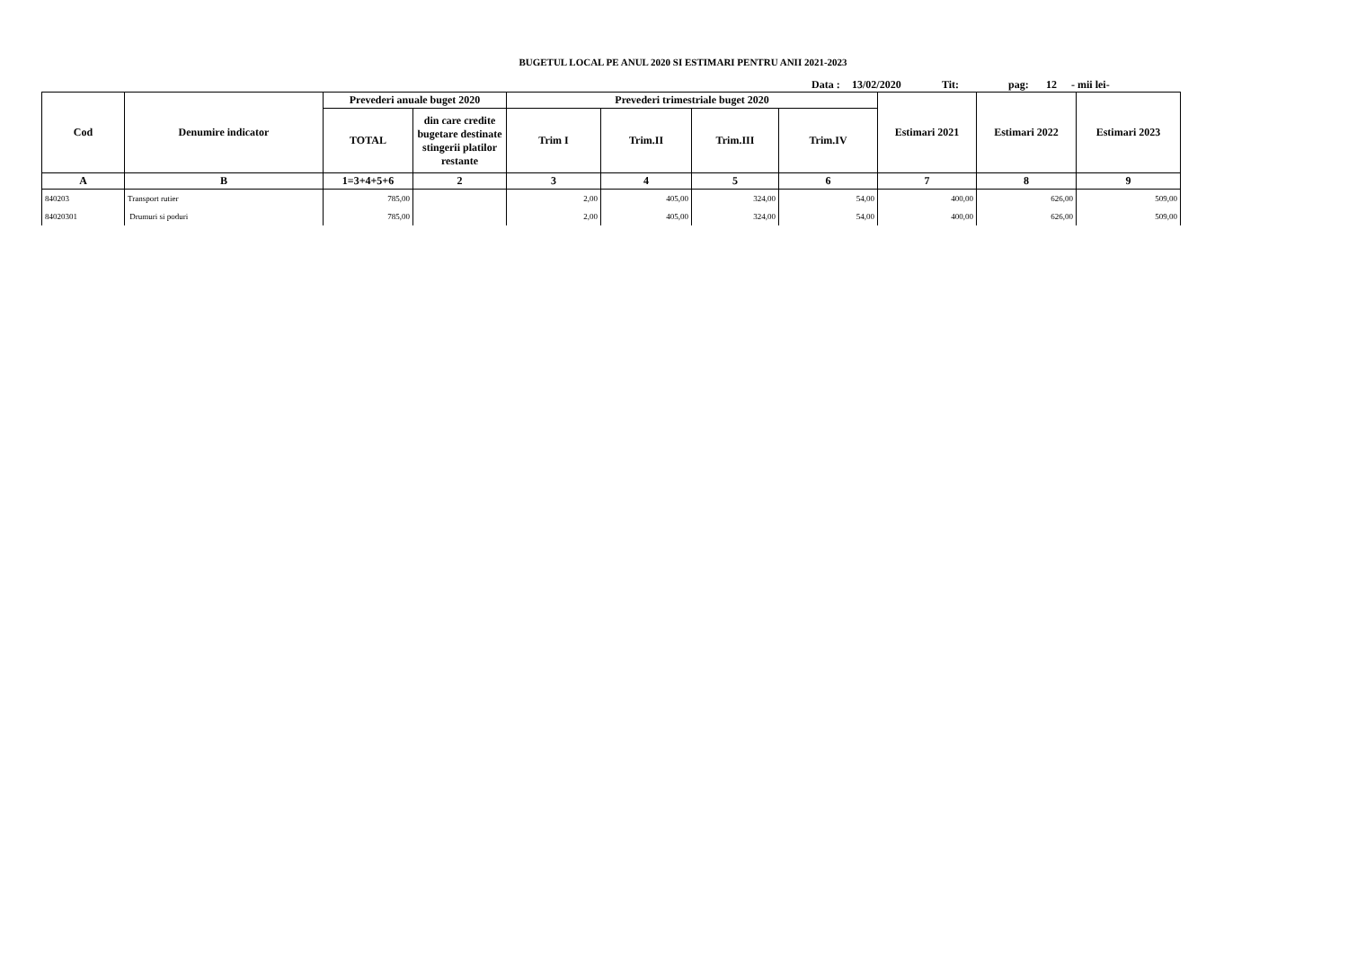BUGETUL LOCAL PE ANUL 2020 SI ESTIMARI PENTRU ANII 2021-2023
Data : 13/02/2020 Tit: pag: 12 - mii lei-
| Cod | Denumire indicator | Prevederi anuale buget 2020 | | Prevederi trimestriale buget 2020 | | | | Estimari 2021 | Estimari 2022 | Estimari 2023 |
| --- | --- | --- | --- | --- | --- | --- | --- | --- | --- | --- |
| | | TOTAL | din care credite bugetare destinate stingerii platilor restante | Trim I | Trim.II | Trim.III | Trim.IV | | | |
| A | B | 1=3+4+5+6 | 2 | 3 | 4 | 5 | 6 | 7 | 8 | 9 |
| 840203 | Transport rutier | 785,00 | | 2,00 | 405,00 | 324,00 | 54,00 | 400,00 | 626,00 | 509,00 |
| 84020301 | Drumuri si poduri | 785,00 | | 2,00 | 405,00 | 324,00 | 54,00 | 400,00 | 626,00 | 509,00 |